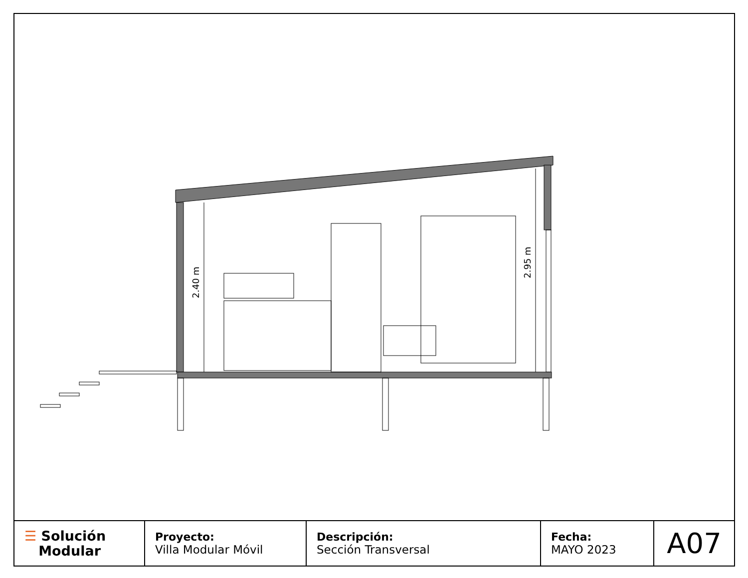2.40 m
2.95 m
| ☰ Solución Modular | Proyecto: Villa Modular Móvil | Descripción: Sección Transversal | Fecha: MAYO 2023 | A07 |